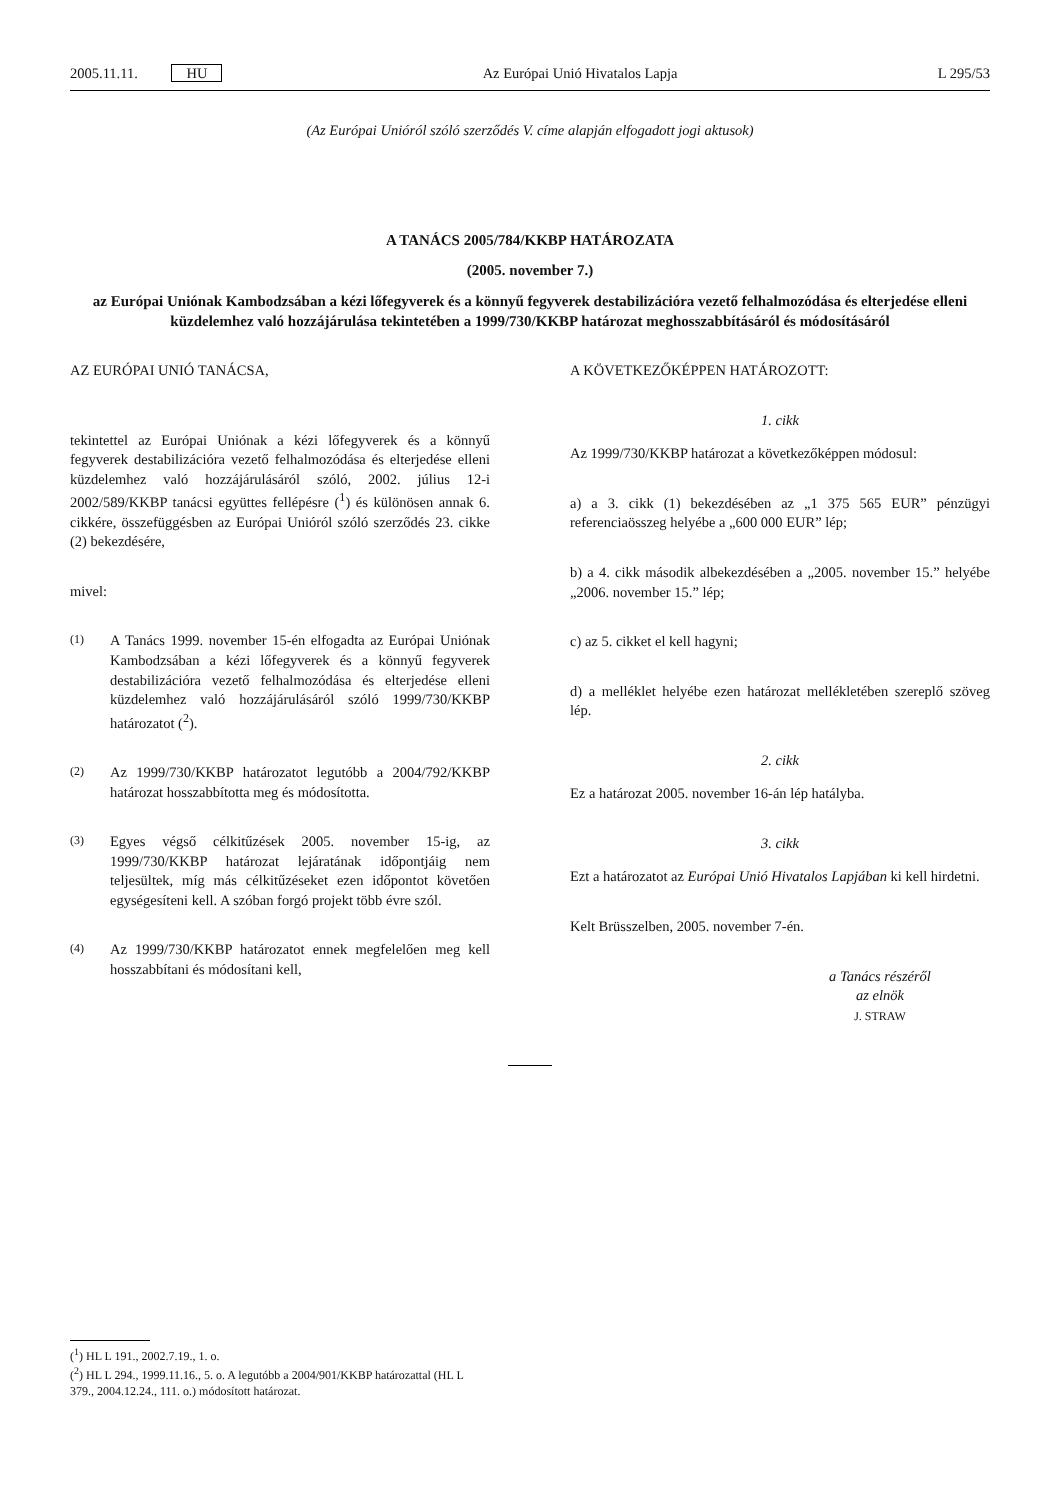2005.11.11. HU Az Európai Unió Hivatalos Lapja L 295/53
(Az Európai Unióról szóló szerződés V. címe alapján elfogadott jogi aktusok)
A TANÁCS 2005/784/KKBP HATÁROZATA
(2005. november 7.)
az Európai Uniónak Kambodzsában a kézi lőfegyverek és a könnyű fegyverek destabilizációra vezető felhalmozódása és elterjedése elleni küzdelemhez való hozzájárulása tekintetében a 1999/730/KKBP határozat meghosszabbításáról és módosításáról
AZ EURÓPAI UNIÓ TANÁCSA,
tekintettel az Európai Uniónak a kézi lőfegyverek és a könnyű fegyverek destabilizációra vezető felhalmozódása és elterjedése elleni küzdelemhez való hozzájárulásáról szóló, 2002. július 12-i 2002/589/KKBP tanácsi együttes fellépésre (<sup>1</sup>) és különösen annak 6. cikkére, összefüggésben az Európai Unióról szóló szerződés 23. cikke (2) bekezdésére,
mivel:
(1)
A Tanács 1999. november 15-én elfogadta az Európai Uniónak Kambodzsában a kézi lőfegyverek és a könnyű fegyverek destabilizációra vezető felhalmozódása és elterjedése elleni küzdelemhez való hozzájárulásáról szóló 1999/730/KKBP határozatot (<sup>2</sup>).
(2)
Az 1999/730/KKBP határozatot legutóbb a 2004/792/KKBP határozat hosszabbította meg és módosította.
(3)
Egyes végső célkitűzések 2005. november 15-ig, az 1999/730/KKBP határozat lejáratának időpontjáig nem teljesültek, míg más célkitűzéseket ezen időpontot követően egységesíteni kell. A szóban forgó projekt több évre szól.
(4)
Az 1999/730/KKBP határozatot ennek megfelelően meg kell hosszabbítani és módosítani kell,
A KÖVETKEZŐKÉPPEN HATÁROZOTT:
1. cikk
Az 1999/730/KKBP határozat a következőképpen módosul:
a) a 3. cikk (1) bekezdésében az „1 375 565 EUR” pénzügyi referenciaösszeg helyébe a „600 000 EUR” lép;
b) a 4. cikk második albekezdésében a „2005. november 15.” helyébe „2006. november 15.” lép;
c) az 5. cikket el kell hagyni;
d) a melléklet helyébe ezen határozat mellékletében szereplő szöveg lép.
2. cikk
Ez a határozat 2005. november 16-án lép hatályba.
3. cikk
Ezt a határozatot az Európai Unió Hivatalos Lapjában ki kell hirdetni.
Kelt Brüsszelben, 2005. november 7-én.
a Tanács részéről
az elnök
J. STRAW
(<sup>1</sup>) HL L 191., 2002.7.19., 1. o.
(<sup>2</sup>) HL L 294., 1999.11.16., 5. o. A legutóbb a 2004/901/KKBP határozattal (HL L 379., 2004.12.24., 111. o.) módosított határozat.